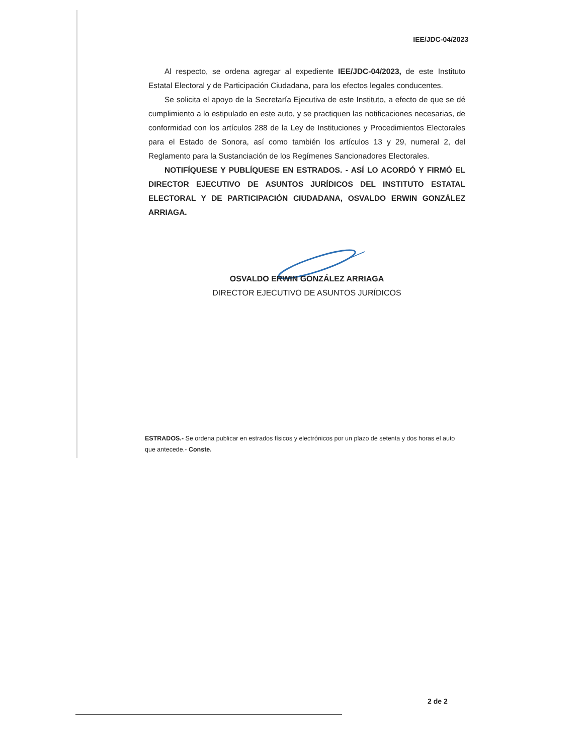IEE/JDC-04/2023
Al respecto, se ordena agregar al expediente IEE/JDC-04/2023, de este Instituto Estatal Electoral y de Participación Ciudadana, para los efectos legales conducentes.
Se solicita el apoyo de la Secretaría Ejecutiva de este Instituto, a efecto de que se dé cumplimiento a lo estipulado en este auto, y se practiquen las notificaciones necesarias, de conformidad con los artículos 288 de la Ley de Instituciones y Procedimientos Electorales para el Estado de Sonora, así como también los artículos 13 y 29, numeral 2, del Reglamento para la Sustanciación de los Regímenes Sancionadores Electorales.
NOTIFÍQUESE Y PUBLÍQUESE EN ESTRADOS. - ASÍ LO ACORDÓ Y FIRMÓ EL DIRECTOR EJECUTIVO DE ASUNTOS JURÍDICOS DEL INSTITUTO ESTATAL ELECTORAL Y DE PARTICIPACIÓN CIUDADANA, OSVALDO ERWIN GONZÁLEZ ARRIAGA.
OSVALDO ERWIN GONZÁLEZ ARRIAGA
DIRECTOR EJECUTIVO DE ASUNTOS JURÍDICOS
ESTRADOS.- Se ordena publicar en estrados físicos y electrónicos por un plazo de setenta y dos horas el auto que antecede.- Conste.
2 de 2